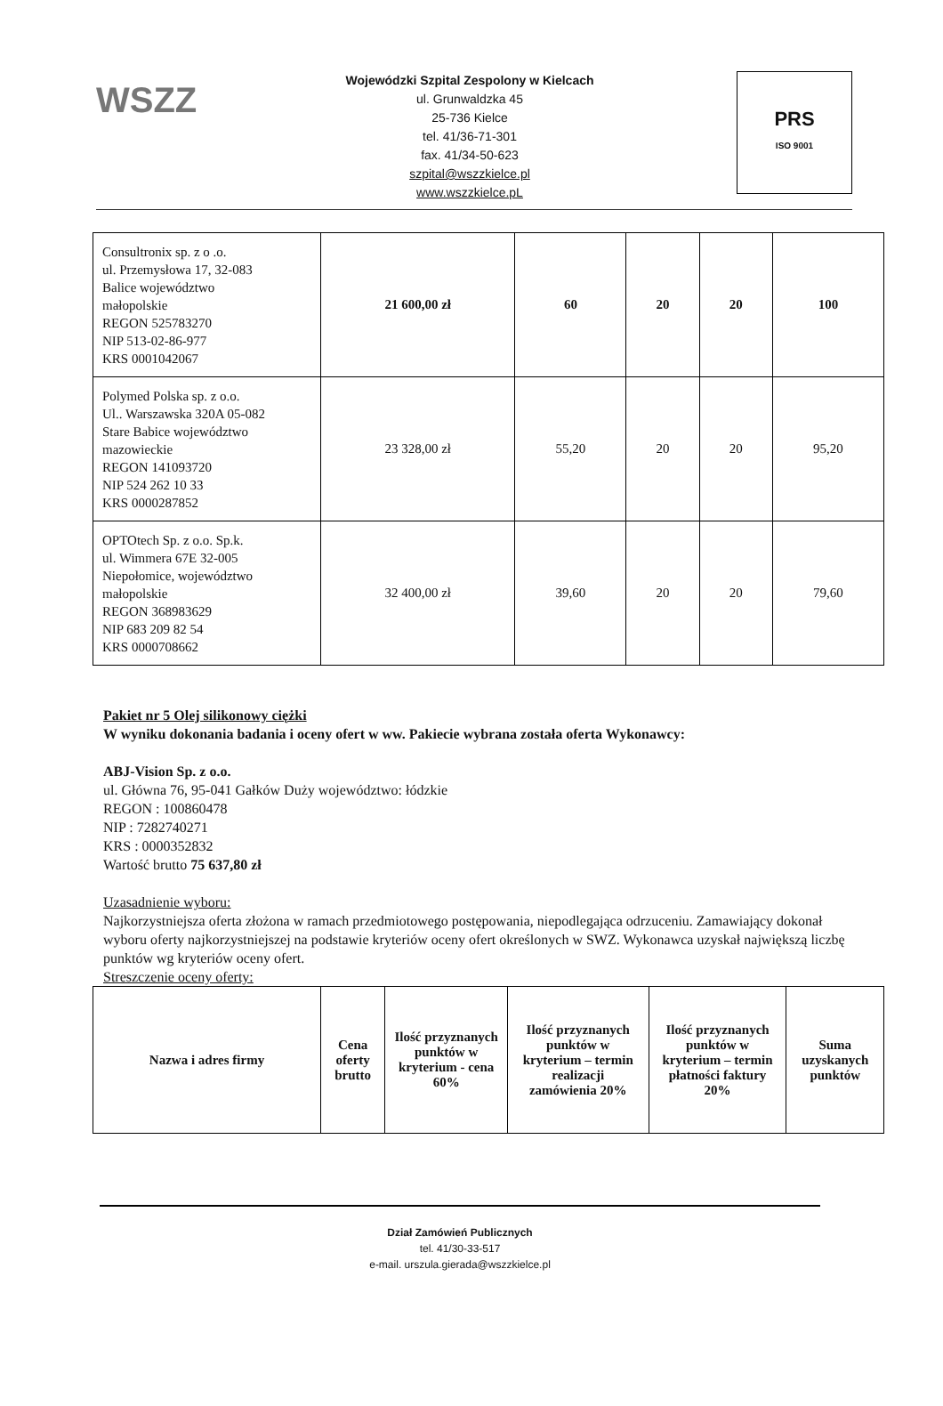WSZZ
Wojewódzki Szpital Zespolony w Kielcach
ul. Grunwaldzka 45
25-736 Kielce
tel. 41/36-71-301
fax. 41/34-50-623
szpital@wszzkielce.pl
www.wszzkielce.pL
PRS
ISO 9001
| Consultronix sp. z o .o. ul. Przemysłowa 17, 32-083 Balice województwo małopolskie REGON 525783270 NIP 513-02-86-977 KRS 0001042067 | 21 600,00 zł | 60 | 20 | 20 | 100 |
| Polymed Polska sp. z o.o. Ul.. Warszawska 320A 05-082 Stare Babice województwo mazowieckie REGON 141093720 NIP 524 262 10 33 KRS 0000287852 | 23 328,00 zł | 55,20 | 20 | 20 | 95,20 |
| OPTOtech Sp. z o.o. Sp.k. ul. Wimmera 67E 32-005 Niepołomice, województwo małopolskie REGON 368983629 NIP 683 209 82 54 KRS 0000708662 | 32 400,00 zł | 39,60 | 20 | 20 | 79,60 |
Pakiet nr 5 Olej silikonowy ciężki
W wyniku dokonania badania i oceny ofert w ww. Pakiecie wybrana została oferta Wykonawcy:
ABJ-Vision Sp. z o.o.
ul. Główna 76, 95-041 Gałków Duży województwo: łódzkie
REGON : 100860478
NIP : 7282740271
KRS : 0000352832
Wartość brutto 75 637,80 zł
Uzasadnienie wyboru:
Najkorzystniejsza oferta złożona w ramach przedmiotowego postępowania, niepodlegająca odrzuceniu. Zamawiający dokonał wyboru oferty najkorzystniejszej na podstawie kryteriów oceny ofert określonych w SWZ. Wykonawca uzyskał największą liczbę punktów wg kryteriów oceny ofert.
Streszczenie oceny oferty:
| Nazwa i adres firmy | Cena oferty brutto | Ilość przyznanych punktów w kryterium - cena 60% | Ilość przyznanych punktów w kryterium – termin realizacji zamówienia 20% | Ilość przyznanych punktów w kryterium – termin płatności faktury 20% | Suma uzyskanych punktów |
| --- | --- | --- | --- | --- | --- |
Dział Zamówień Publicznych
tel. 41/30-33-517
e-mail. urszula.gierada@wszzkielce.pl